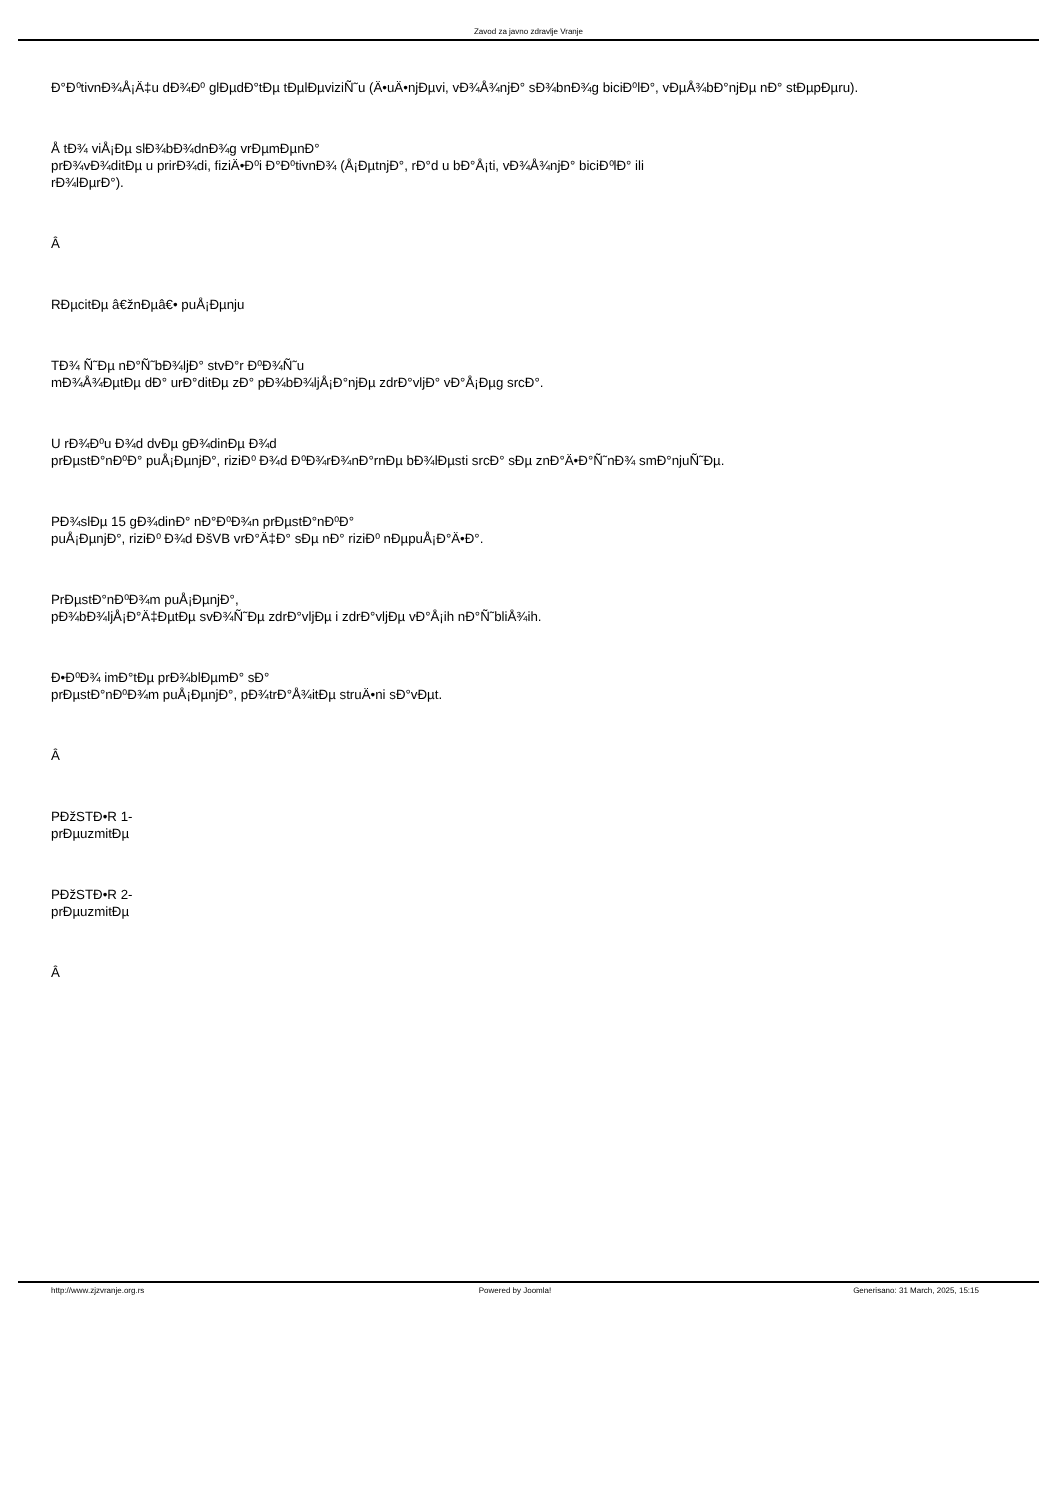Zavod za javno zdravlje Vranje
Ð°Ð⁰tivnÐ¾Å¡Ä‡u dÐ¾Ð⁰ glÐµdÐ°tÐµ tÐµlÐµviziÑ˜u (Ä•uÄ•njÐµvi, vÐ¾Å¾njÐ° sÐ¾bnÐ¾g biciÐ⁰lÐ°, vÐµÅ¾bÐ°njÐµ nÐ° stÐµpÐµru).
Å tÐ¾ viÅ¡Ðµ slÐ¾bÐ¾dnÐ¾g vrÐµmÐµnÐ°
prÐ¾vÐ¾ditÐµ u prirÐ¾di, fiziÄ•Ð⁰i Ð°Ð⁰tivnÐ¾ (Å¡ÐµtnjÐ°, rÐ°d u bÐ°Å¡ti, vÐ¾Å¾njÐ° biciÐ⁰lÐ° ili
rÐ¾lÐµrÐ°).
Â
RÐµcitÐµ â€žnÐµâ€• puÅ¡Ðµnju
TÐ¾ Ñ˜Ðµ nÐ°Ñ˜bÐ¾ljÐ° stvÐ°r Ð⁰Ð¾Ñ˜u
mÐ¾Å¾ÐµtÐµ dÐ° urÐ°ditÐµ zÐ° pÐ¾bÐ¾ljÅ¡Ð°njÐµ zdrÐ°vljÐ° vÐ°Å¡Ðµg srcÐ°.
U rÐ¾Ð⁰u Ð¾d dvÐµ gÐ¾dinÐµ Ð¾d
prÐµstÐ°nÐ⁰Ð° puÅ¡ÐµnjÐ°, riziÐ⁰ Ð¾d Ð⁰Ð¾rÐ¾nÐ°rnÐµ bÐ¾lÐµsti srcÐ° sÐµ znÐ°Ä•Ð°Ñ˜nÐ¾ smÐ°njuÑ˜Ðµ.
PÐ¾slÐµ 15 gÐ¾dinÐ° nÐ°Ð⁰Ð¾n prÐµstÐ°nÐ⁰Ð°
puÅ¡ÐµnjÐ°, riziÐ⁰ Ð¾d ÐšVB vrÐ°Ä‡Ð° sÐµ nÐ° riziÐ⁰ nÐµpuÅ¡Ð°Ä•Ð°.
PrÐµstÐ°nÐ⁰Ð¾m puÅ¡ÐµnjÐ°,
pÐ¾bÐ¾ljÅ¡Ð°Ä‡ÐµtÐµ svÐ¾Ñ˜Ðµ zdrÐ°vljÐµ i zdrÐ°vljÐµ vÐ°Å¡ih nÐ°Ñ˜bliÅ¾ih.
Ð•Ð⁰Ð¾ imÐ°tÐµ prÐ¾blÐµmÐ° sÐ°
prÐµstÐ°nÐ⁰Ð¾m puÅ¡ÐµnjÐ°, pÐ¾trÐ°Å¾itÐµ struÄ•ni sÐ°vÐµt.
Â
PÐžSTÐ•R 1-
prÐµuzmitÐµ
PÐžSTÐ•R 2-
prÐµuzmitÐµ
Â
http://www.zjzvranje.org.rs Powered by Joomla! Generisano: 31 March, 2025, 15:15